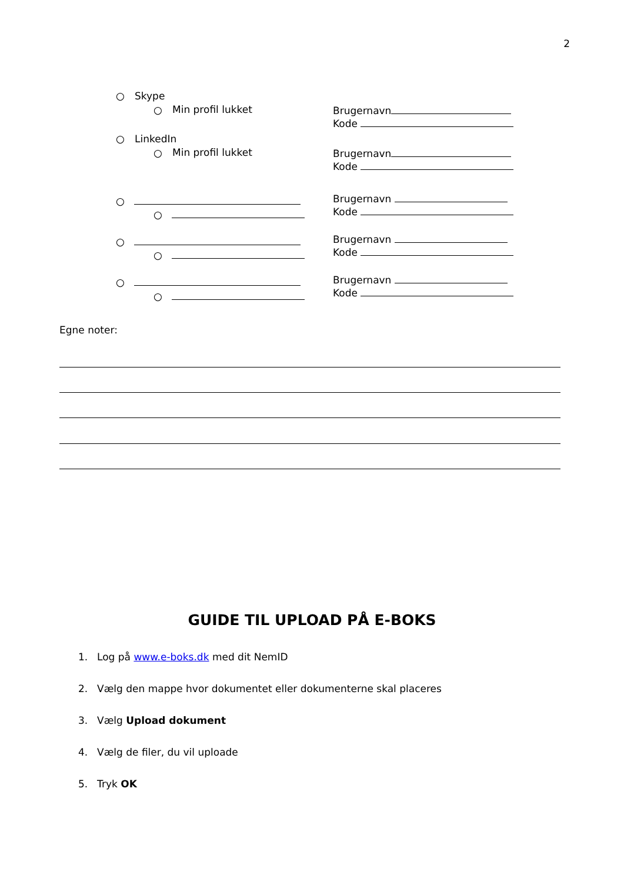2
○ Skype
○ Min profil lukket
Brugernavn
Kode
○ LinkedIn
○ Min profil lukket
Brugernavn
Kode
○
○
Brugernavn
Kode
○
○
Brugernavn
Kode
○
○
Brugernavn
Kode
Egne noter:
GUIDE TIL UPLOAD PÅ E-BOKS
1. Log på www.e-boks.dk med dit NemID
2. Vælg den mappe hvor dokumentet eller dokumenterne skal placeres
3. Vælg Upload dokument
4. Vælg de filer, du vil uploade
5. Tryk OK